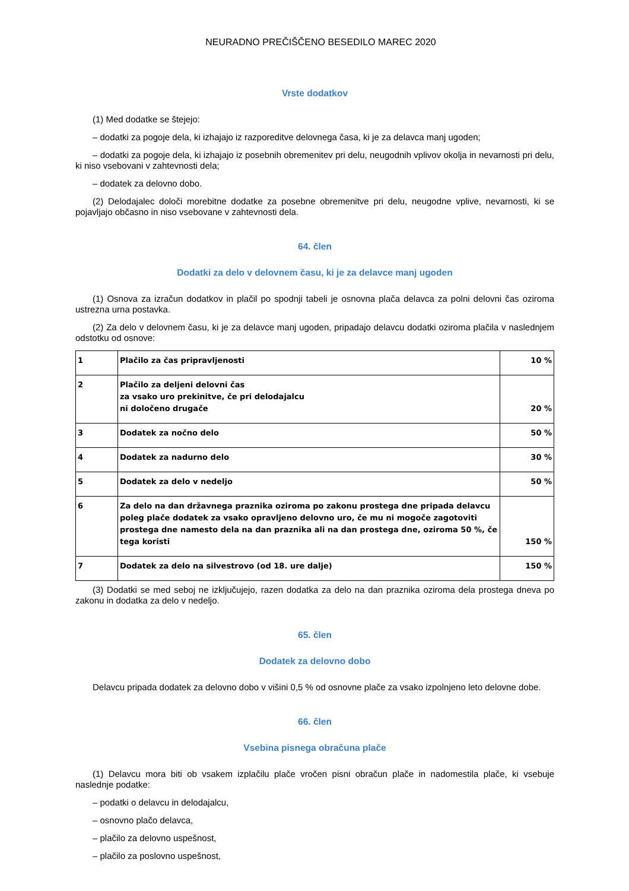NEURADNO PREČIŠČENO BESEDILO MAREC 2020
Vrste dodatkov
(1) Med dodatke se štejejo:
– dodatki za pogoje dela, ki izhajajo iz razporeditve delovnega časa, ki je za delavca manj ugoden;
– dodatki za pogoje dela, ki izhajajo iz posebnih obremenitev pri delu, neugodnih vplivov okolja in nevarnosti pri delu, ki niso vsebovani v zahtevnosti dela;
– dodatek za delovno dobo.
(2) Delodajalec določi morebitne dodatke za posebne obremenitve pri delu, neugodne vplive, nevarnosti, ki se pojavljajo občasno in niso vsebovane v zahtevnosti dela.
64. člen
Dodatki za delo v delovnem času, ki je za delavce manj ugoden
(1) Osnova za izračun dodatkov in plačil po spodnji tabeli je osnovna plača delavca za polni delovni čas oziroma ustrezna urna postavka.
(2) Za delo v delovnem času, ki je za delavce manj ugoden, pripadajo delavcu dodatki oziroma plačila v naslednjem odstotku od osnove:
| 1 | Plačilo za čas pripravljenosti | 10 % |
| 2 | Plačilo za deljeni delovni čas za vsako uro prekinitve, če pri delodajalcu ni določeno drugače | 20 % |
| 3 | Dodatek za nočno delo | 50 % |
| 4 | Dodatek za nadurno delo | 30 % |
| 5 | Dodatek za delo v nedeljo | 50 % |
| 6 | Za delo na dan državnega praznika oziroma po zakonu prostega dne pripada delavcu poleg plače dodatek za vsako opravljeno delovno uro, če mu ni mogoče zagotoviti prostega dne namesto dela na dan praznika ali na dan prostega dne, oziroma 50 %, če tega koristi | 150 % |
| 7 | Dodatek za delo na silvestrovo (od 18. ure dalje) | 150 % |
(3) Dodatki se med seboj ne izključujejo, razen dodatka za delo na dan praznika oziroma dela prostega dneva po zakonu in dodatka za delo v nedeljo.
65. člen
Dodatek za delovno dobo
Delavcu pripada dodatek za delovno dobo v višini 0,5 % od osnovne plače za vsako izpolnjeno leto delovne dobe.
66. člen
Vsebina pisnega obračuna plače
(1) Delavcu mora biti ob vsakem izplačilu plače vročen pisni obračun plače in nadomestila plače, ki vsebuje naslednje podatke:
– podatki o delavcu in delodajalcu,
– osnovno plačo delavca,
– plačilo za delovno uspešnost,
– plačilo za poslovno uspešnost,